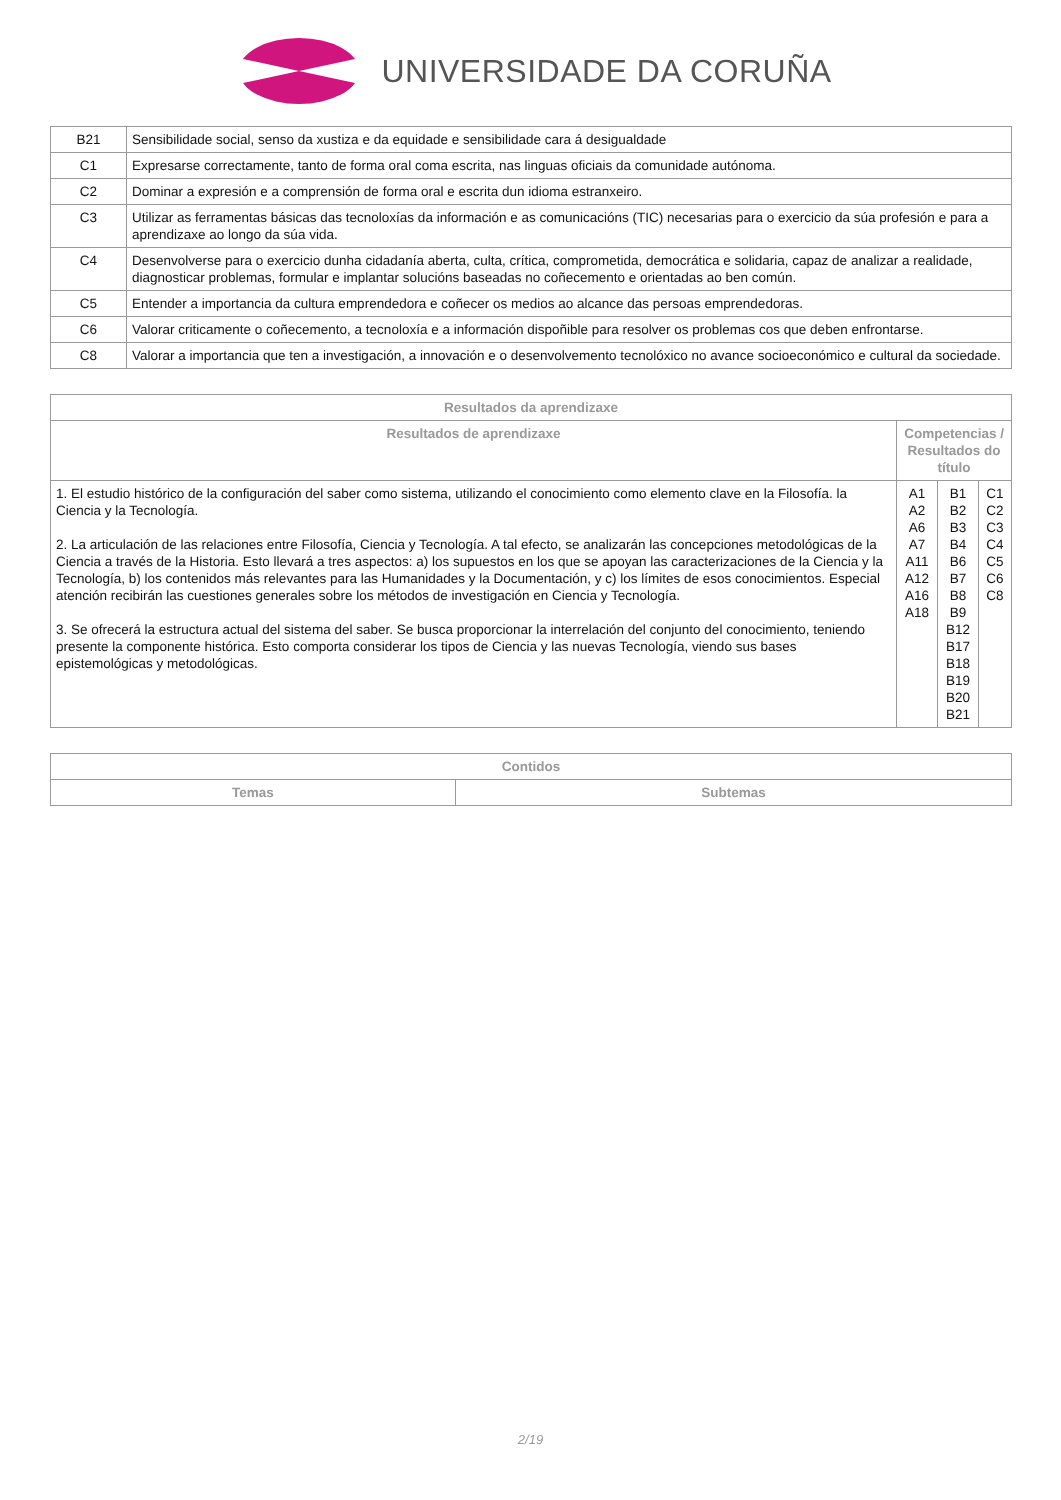UNIVERSIDADE DA CORUÑA
| B21 | Sensibilidade social, senso da xustiza e da equidade e sensibilidade cara á desigualdade |
| C1 | Expresarse correctamente, tanto de forma oral coma escrita, nas linguas oficiais da comunidade autónoma. |
| C2 | Dominar a expresión e a comprensión de forma oral e escrita dun idioma estranxeiro. |
| C3 | Utilizar as ferramentas básicas das tecnoloxías da información e as comunicacións (TIC) necesarias para o exercicio da súa profesión e para a aprendizaxe ao longo da súa vida. |
| C4 | Desenvolverse para o exercicio dunha cidadanía aberta, culta, crítica, comprometida, democrática e solidaria, capaz de analizar a realidade, diagnosticar problemas, formular e implantar solucións baseadas no coñecemento e orientadas ao ben común. |
| C5 | Entender a importancia da cultura emprendedora e coñecer os medios ao alcance das persoas emprendedoras. |
| C6 | Valorar criticamente o coñecemento, a tecnoloxía e a información dispoñible para resolver os problemas cos que deben enfrontarse. |
| C8 | Valorar a importancia que ten a investigación, a innovación e o desenvolvemento tecnolóxico no avance socioeconómico e cultural da sociedade. |
| Resultados da aprendizaxe | | | |
| --- | --- | --- | --- |
| Resultados de aprendizaxe | Competencias / Resultados do título | | |
| 1. El estudio histórico de la configuración del saber como sistema, utilizando el conocimiento como elemento clave en la Filosofía. la Ciencia y la Tecnología. 2. La articulación de las relaciones entre Filosofía, Ciencia y Tecnología. A tal efecto, se analizarán las concepciones metodológicas de la Ciencia a través de la Historia. Esto llevará a tres aspectos: a) los supuestos en los que se apoyan las caracterizaciones de la Ciencia y la Tecnología, b) los contenidos más relevantes para las Humanidades y la Documentación, y c) los límites de esos conocimientos. Especial atención recibirán las cuestiones generales sobre los métodos de investigación en Ciencia y Tecnología. 3. Se ofrecerá la estructura actual del sistema del saber. Se busca proporcionar la interrelación del conjunto del conocimiento, teniendo presente la componente histórica. Esto comporta considerar los tipos de Ciencia y las nuevas Tecnología, viendo sus bases epistemológicas y metodológicas. | A1 A2 A6 A7 A11 A12 A16 A18 | B1 B2 B3 B4 B6 B7 B8 B9 B12 B17 B18 B19 B20 B21 | C1 C2 C3 C4 C5 C6 C8 |
| Contidos | |
| --- | --- |
| Temas | Subtemas |
2/19